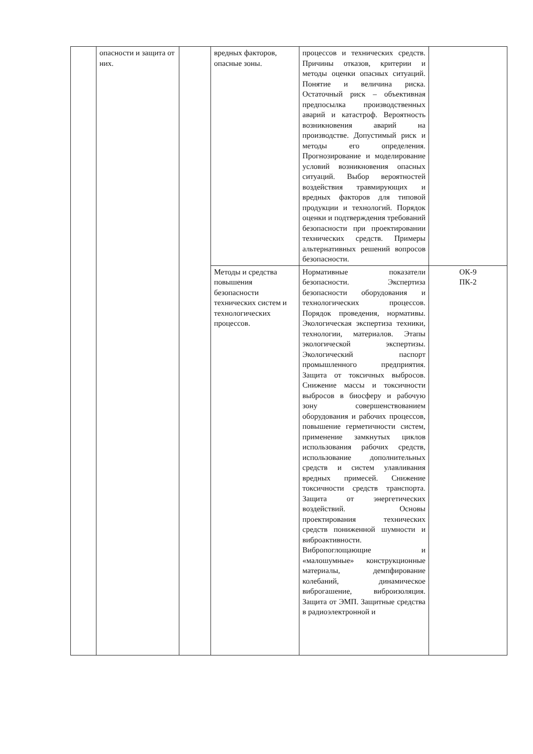| | опасности и защита от них. | | вредных факторов, опасные зоны. | процессов и технических средств. Причины отказов, критерии и методы оценки опасных ситуаций. Понятие и величина риска. Остаточный риск – объективная предпосылка производственных аварий и катастроф. Вероятность возникновения аварий на производстве. Допустимый риск и методы его определения. Прогнозирование и моделирование условий возникновения опасных ситуаций. Выбор вероятностей воздействия травмирующих и вредных факторов для типовой продукции и технологий. Порядок оценки и подтверждения требований безопасности при проектировании технических средств. Примеры альтернативных решений вопросов безопасности. | |
| | | | Методы и средства повышения безопасности технических систем и технологических процессов. | Нормативные показатели безопасности. Экспертиза безопасности оборудования и технологических процессов. Порядок проведения, нормативы. Экологическая экспертиза техники, технологии, материалов. Этапы экологической экспертизы. Экологический паспорт промышленного предприятия. Защита от токсичных выбросов. Снижение массы и токсичности выбросов в биосферу и рабочую зону совершенствованием оборудования и рабочих процессов, повышение герметичности систем, применение замкнутых циклов использования рабочих средств, использование дополнительных средств и систем улавливания вредных примесей. Снижение токсичности средств транспорта. Защита от энергетических воздействий. Основы проектирования технических средств пониженной шумности и виброактивности. Вибропоглощающие и «малошумные» конструкционные материалы, демпфирование колебаний, динамическое виброгашение, виброизоляция. Защита от ЭМП. Защитные средства в радиоэлектронной и | ОК-9 ПК-2 |